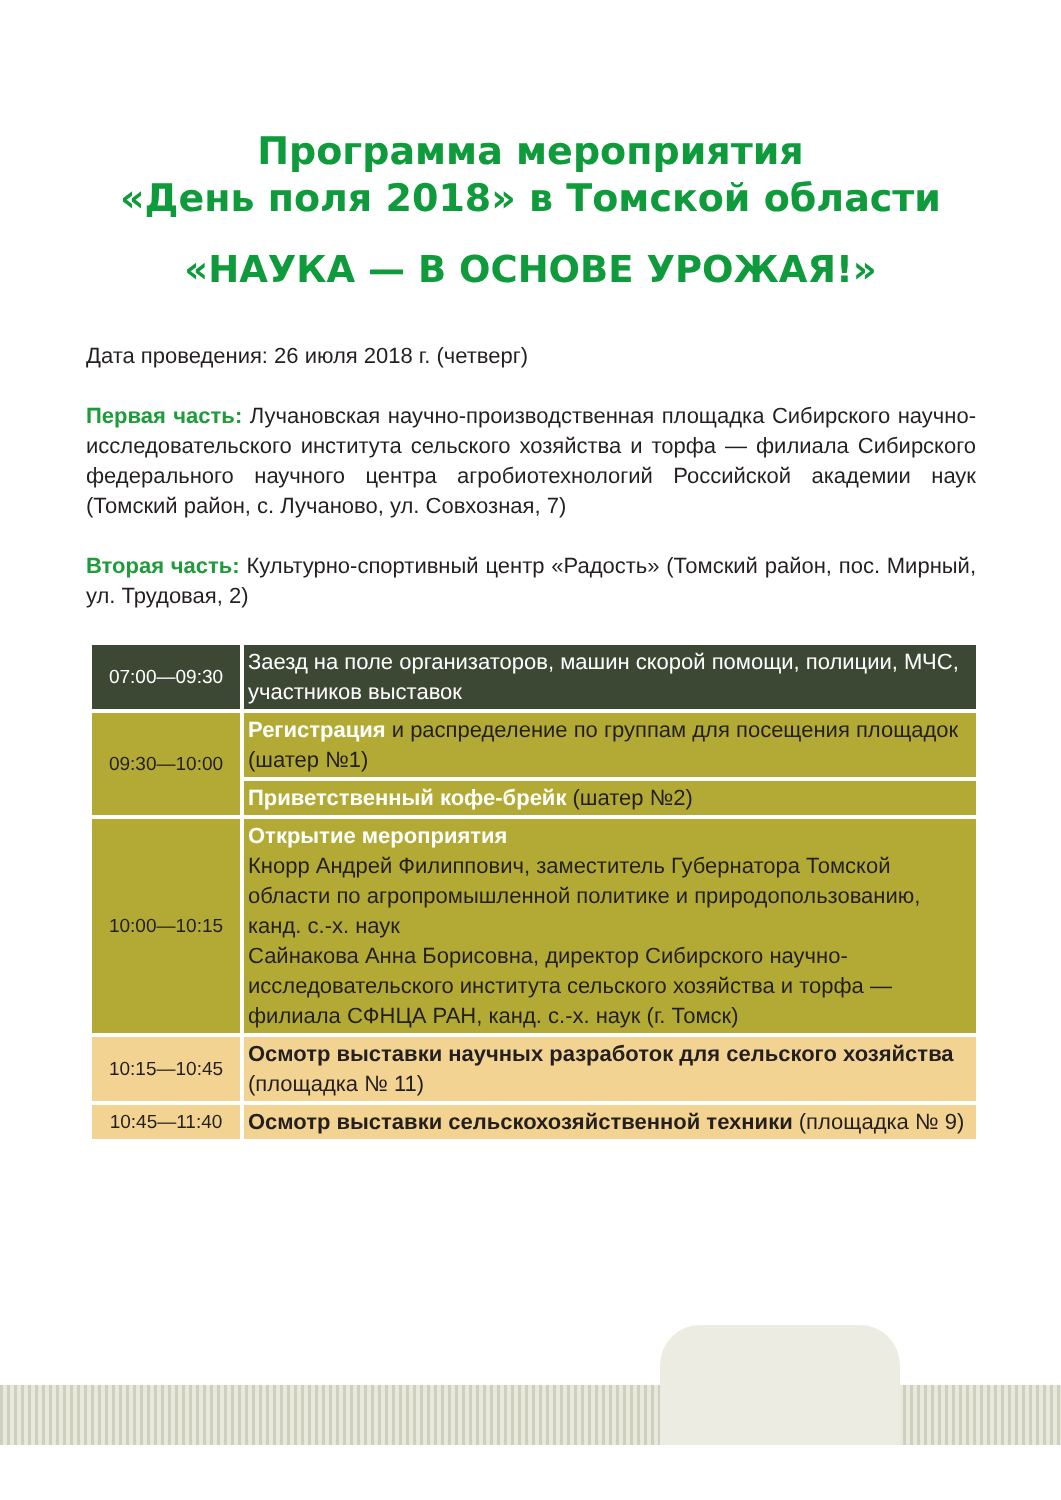Программа мероприятия
«День поля 2018» в Томской области
«НАУКА — В ОСНОВЕ УРОЖАЯ!»
Дата проведения: 26 июля 2018 г. (четверг)
Первая часть: Лучановская научно-производственная площадка Сибирского научно-исследовательского института сельского хозяйства и торфа — филиала Сибирского федерального научного центра агробиотехнологий Российской академии наук (Томский район, с. Лучаново, ул. Совхозная, 7)
Вторая часть: Культурно-спортивный центр «Радость» (Томский район, пос. Мирный, ул. Трудовая, 2)
| 07:00—09:30 | Заезд на поле организаторов, машин скорой помощи, полиции, МЧС, участников выставок |
| 09:30—10:00 | Регистрация и распределение по группам для посещения площадок (шатер №1) |
| | Приветственный кофе-брейк (шатер №2) |
| 10:00—10:15 | Открытие мероприятия Кнорр Андрей Филиппович, заместитель Губернатора Томской области по агропромышленной политике и природопользованию, канд. с.-х. наук Сайнакова Анна Борисовна, директор Сибирского научно-исследовательского института сельского хозяйства и торфа — филиала СФНЦА РАН, канд. с.-х. наук (г. Томск) |
| 10:15—10:45 | Осмотр выставки научных разработок для сельского хозяйства (площадка № 11) |
| 10:45—11:40 | Осмотр выставки сельскохозяйственной техники (площадка № 9) |